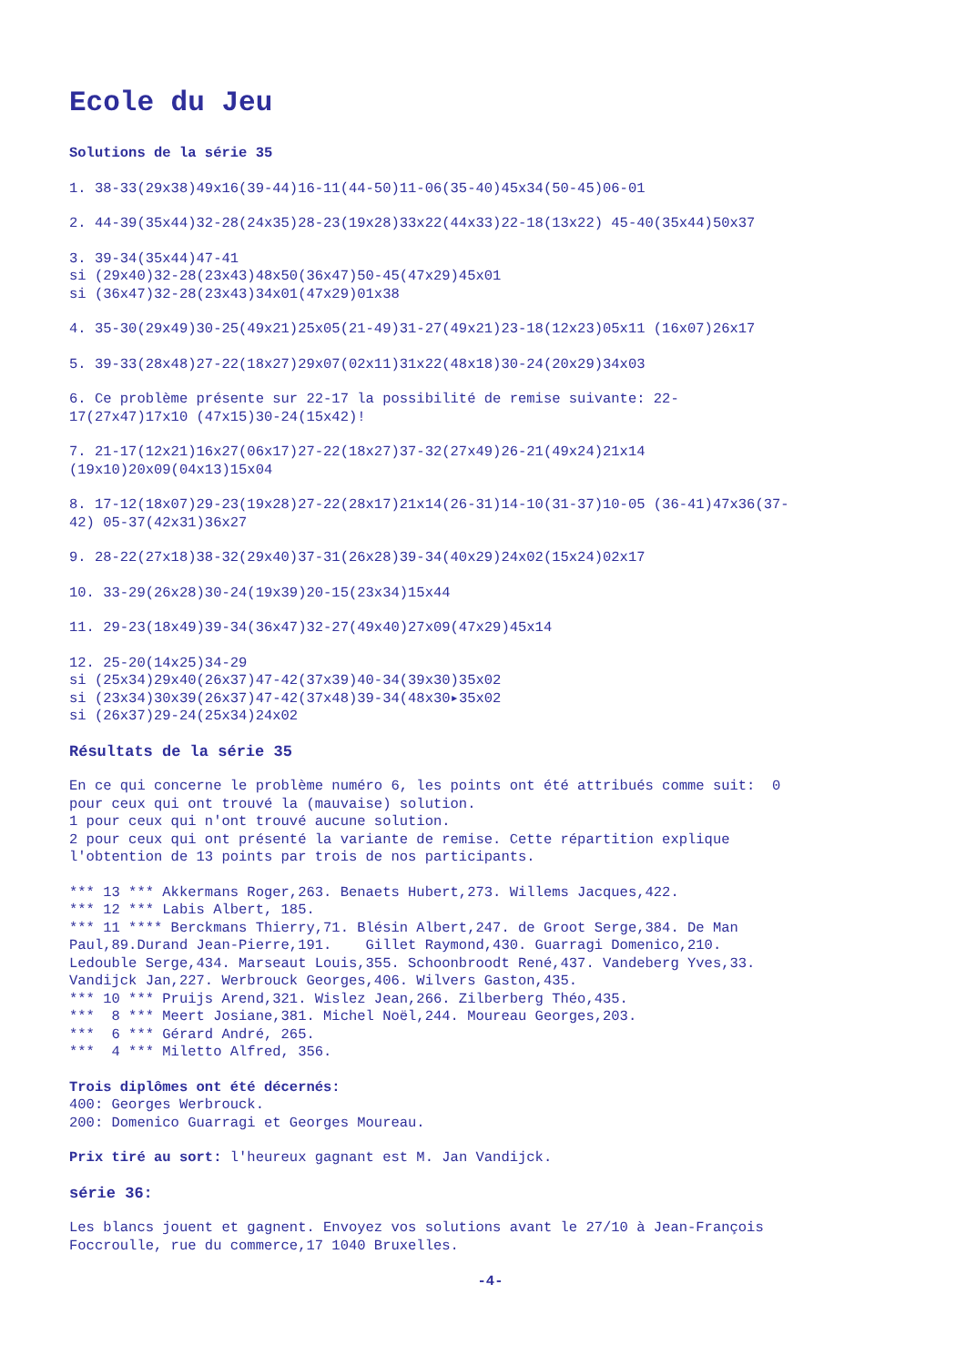Ecole du Jeu
Solutions de la série 35
1. 38-33(29x38)49x16(39-44)16-11(44-50)11-06(35-40)45x34(50-45)06-01
2. 44-39(35x44)32-28(24x35)28-23(19x28)33x22(44x33)22-18(13x22) 45-40(35x44)50x37
3. 39-34(35x44)47-41 si (29x40)32-28(23x43)48x50(36x47)50-45(47x29)45x01 si (36x47)32-28(23x43)34x01(47x29)01x38
4. 35-30(29x49)30-25(49x21)25x05(21-49)31-27(49x21)23-18(12x23)05x11 (16x07)26x17
5. 39-33(28x48)27-22(18x27)29x07(02x11)31x22(48x18)30-24(20x29)34x03
6. Ce problème présente sur 22-17 la possibilité de remise suivante: 22- 17(27x47)17x10 (47x15)30-24(15x42)!
7. 21-17(12x21)16x27(06x17)27-22(18x27)37-32(27x49)26-21(49x24)21x14 (19x10)20x09(04x13)15x04
8. 17-12(18x07)29-23(19x28)27-22(28x17)21x14(26-31)14-10(31-37)10-05 (36-41)47x36(37- 42) 05-37(42x31)36x27
9. 28-22(27x18)38-32(29x40)37-31(26x28)39-34(40x29)24x02(15x24)02x17
10. 33-29(26x28)30-24(19x39)20-15(23x34)15x44
11. 29-23(18x49)39-34(36x47)32-27(49x40)27x09(47x29)45x14
12. 25-20(14x25)34-29 si (25x34)29x40(26x37)47-42(37x39)40-34(39x30)35x02 si (23x34)30x39(26x37)47-42(37x48)39-34(48x30▸35x02 si (26x37)29-24(25x34)24x02
Résultats de la série 35
En ce qui concerne le problème numéro 6, les points ont été attribués comme suit: 0 pour ceux qui ont trouvé la (mauvaise) solution. 1 pour ceux qui n'ont trouvé aucune solution. 2 pour ceux qui ont présenté la variante de remise. Cette répartition explique l'obtention de 13 points par trois de nos participants.
*** 13 *** Akkermans Roger,263. Benaets Hubert,273. Willems Jacques,422. *** 12 *** Labis Albert, 185. *** 11 **** Berckmans Thierry,71. Blésin Albert,247. de Groot Serge,384. De Man Paul,89.Durand Jean-Pierre,191. Gillet Raymond,430. Guarragi Domenico,210. Ledouble Serge,434. Marseaut Louis,355. Schoonbroodt René,437. Vandeberg Yves,33. Vandijck Jan,227. Werbrouck Georges,406. Wilvers Gaston,435. *** 10 *** Pruijs Arend,321. Wislez Jean,266. Zilberberg Théo,435. *** 8 *** Meert Josiane,381. Michel Noël,244. Moureau Georges,203. *** 6 *** Gérard André, 265. *** 4 *** Miletto Alfred, 356.
Trois diplômes ont été décernés: 400: Georges Werbrouck. 200: Domenico Guarragi et Georges Moureau.
Prix tiré au sort: l'heureux gagnant est M. Jan Vandijck.
série 36:
Les blancs jouent et gagnent. Envoyez vos solutions avant le 27/10 à Jean-François Foccroulle, rue du commerce,17 1040 Bruxelles.
-4-